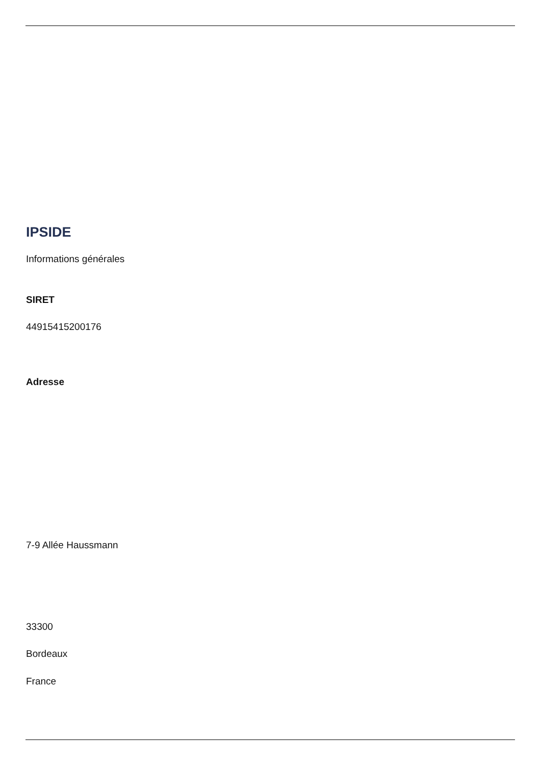IPSIDE
Informations générales
SIRET
44915415200176
Adresse
7-9 Allée Haussmann
33300
Bordeaux
France